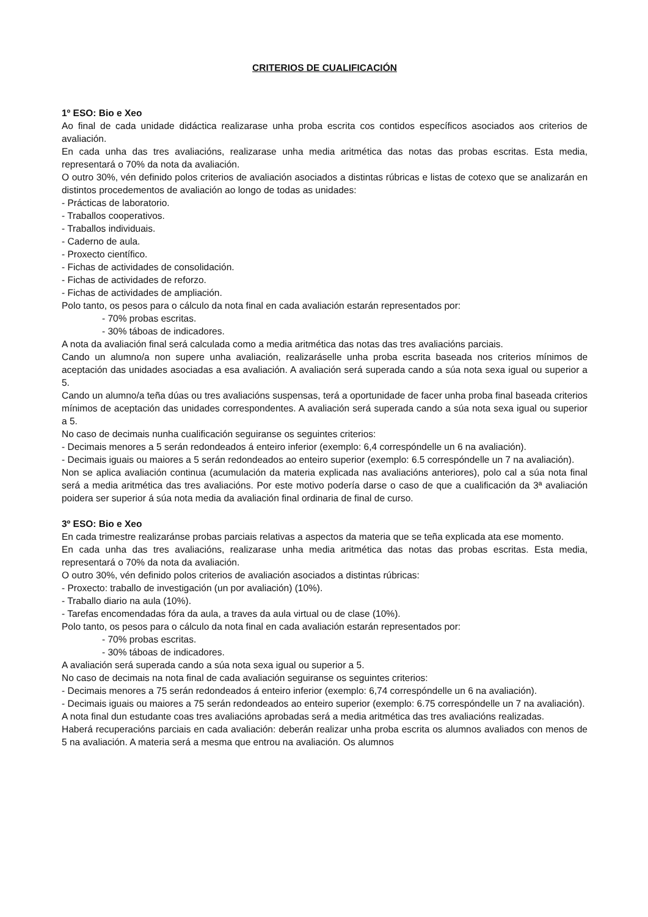CRITERIOS DE CUALIFICACIÓN
1º ESO: Bio e Xeo
Ao final de cada unidade didáctica realizarase unha proba escrita cos contidos específicos asociados aos criterios de avaliación.
En cada unha das tres avaliacións, realizarase unha media aritmética das notas das probas escritas. Esta media, representará o 70% da nota da avaliación.
O outro 30%, vén definido polos criterios de avaliación asociados a distintas rúbricas e listas de cotexo que se analizarán en distintos procedementos de avaliación ao longo de todas as unidades:
- Prácticas de laboratorio.
- Traballos cooperativos.
- Traballos individuais.
- Caderno de aula.
- Proxecto científico.
- Fichas de actividades de consolidación.
- Fichas de actividades de reforzo.
- Fichas de actividades de ampliación.
Polo tanto, os pesos para o cálculo da nota final en cada avaliación estarán representados por:
- 70% probas escritas.
- 30% táboas de indicadores.
A nota da avaliación final será calculada como a media aritmética das notas das tres avaliacións parciais.
Cando un alumno/a non supere unha avaliación, realizaráselle unha proba escrita baseada nos criterios mínimos de aceptación das unidades asociadas a esa avaliación. A avaliación será superada cando a súa nota sexa igual ou superior a 5.
Cando un alumno/a teña dúas ou tres avaliacións suspensas, terá a oportunidade de facer unha proba final baseada criterios mínimos de aceptación das unidades correspondentes. A avaliación será superada cando a súa nota sexa igual ou superior a 5.
No caso de decimais nunha cualificación seguiranse os seguintes criterios:
- Decimais menores a 5 serán redondeados á enteiro inferior (exemplo: 6,4 correspóndelle un 6 na avaliación).
- Decimais iguais ou maiores a 5 serán redondeados ao enteiro superior (exemplo: 6.5 correspóndelle un 7 na avaliación).
Non se aplica avaliación continua (acumulación da materia explicada nas avaliacións anteriores), polo cal a súa nota final será a media aritmética das tres avaliacións. Por este motivo podería darse o caso de que a cualificación da 3ª avaliación poidera ser superior á súa nota media da avaliación final ordinaria de final de curso.
3º ESO: Bio e Xeo
En cada trimestre realizaránse probas parciais relativas a aspectos da materia que se teña explicada ata ese momento.
En cada unha das tres avaliacións, realizarase unha media aritmética das notas das probas escritas. Esta media, representará o 70% da nota da avaliación.
O outro 30%, vén definido polos criterios de avaliación asociados a distintas rúbricas:
- Proxecto: traballo de investigación (un por avaliación) (10%).
- Traballo diario na aula (10%).
- Tarefas encomendadas fóra da aula, a traves da aula virtual ou de clase (10%).
Polo tanto, os pesos para o cálculo da nota final en cada avaliación estarán representados por:
- 70% probas escritas.
- 30% táboas de indicadores.
A avaliación será superada cando a súa nota sexa igual ou superior a 5.
No caso de decimais na nota final de cada avaliación seguiranse os seguintes criterios:
- Decimais menores a 75 serán redondeados á enteiro inferior (exemplo: 6,74 correspóndelle un 6 na avaliación).
- Decimais iguais ou maiores a 75 serán redondeados ao enteiro superior (exemplo: 6.75 correspóndelle un 7 na avaliación).
A nota final dun estudante coas tres avaliacións aprobadas será a media aritmética das tres avaliacións realizadas.
Haberá recuperacións parciais en cada avaliación: deberán realizar unha proba escrita os alumnos avaliados con menos de 5 na avaliación. A materia será a mesma que entrou na avaliación. Os alumnos